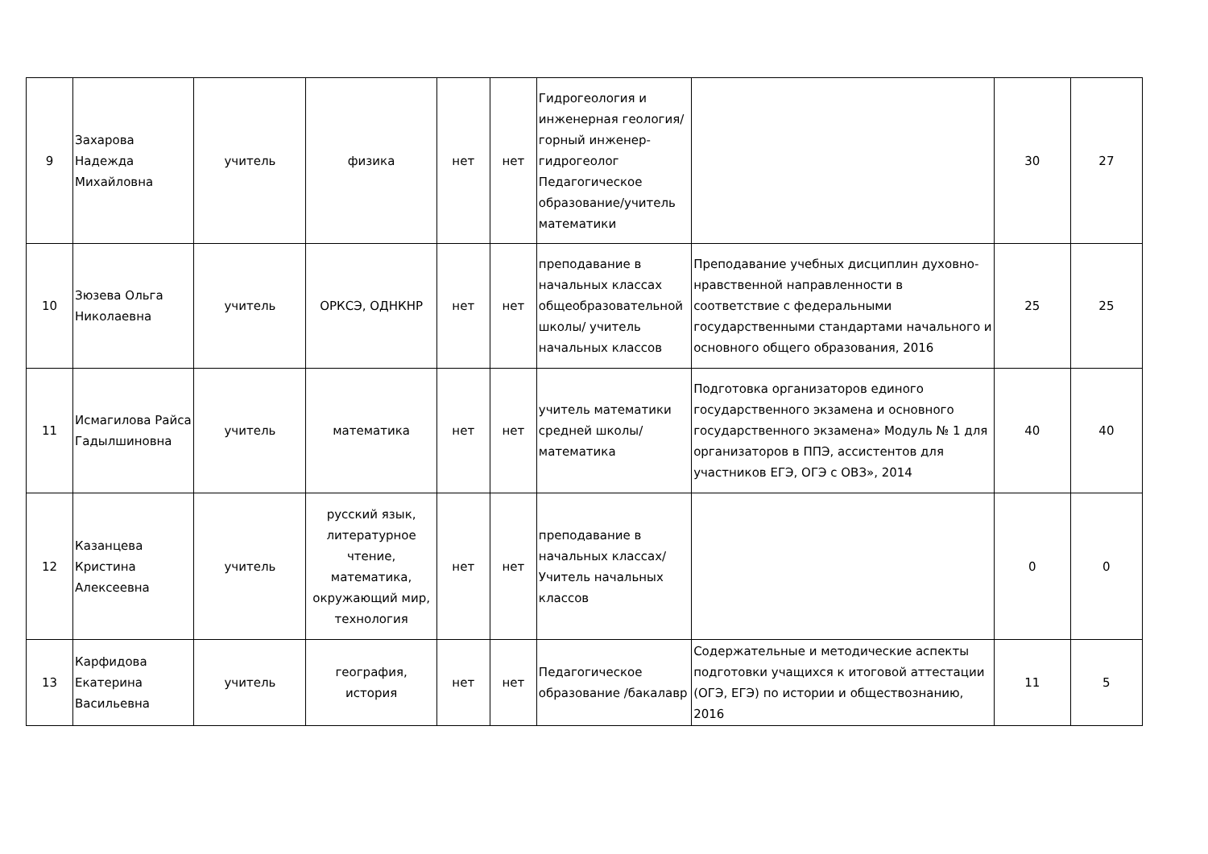| 9 | Захарова Надежда Михайловна | учитель | физика | нет | нет | Гидрогеология и инженерная геология/горный инженер-гидрогеолог Педагогическое образование/учитель математики | | 30 | 27 |
| 10 | Зюзева Ольга Николаевна | учитель | ОРКСЭ, ОДНКНР | нет | нет | преподавание в начальных классах общеобразовательной школы/ учитель начальных классов | Преподавание учебных дисциплин духовно-нравственной направленности в соответствие с федеральными государственными стандартами начального и основного общего образования, 2016 | 25 | 25 |
| 11 | Исмагилова Райса Гадылшиновна | учитель | математика | нет | нет | учитель математики средней школы/ математика | Подготовка организаторов единого государственного экзамена и основного государственного экзамена» Модуль № 1 для организаторов в ППЭ, ассистентов для участников ЕГЭ, ОГЭ с ОВЗ», 2014 | 40 | 40 |
| 12 | Казанцева Кристина Алексеевна | учитель | русский язык, литературное чтение, математика, окружающий мир, технология | нет | нет | преподавание в начальных классах/ Учитель начальных классов | | 0 | 0 |
| 13 | Карфидова Екатерина Васильевна | учитель | география, история | нет | нет | Педагогическое образование /бакалавр | Содержательные и методические аспекты подготовки учащихся к итоговой аттестации (ОГЭ, ЕГЭ) по истории и обществознанию, 2016 | 11 | 5 |